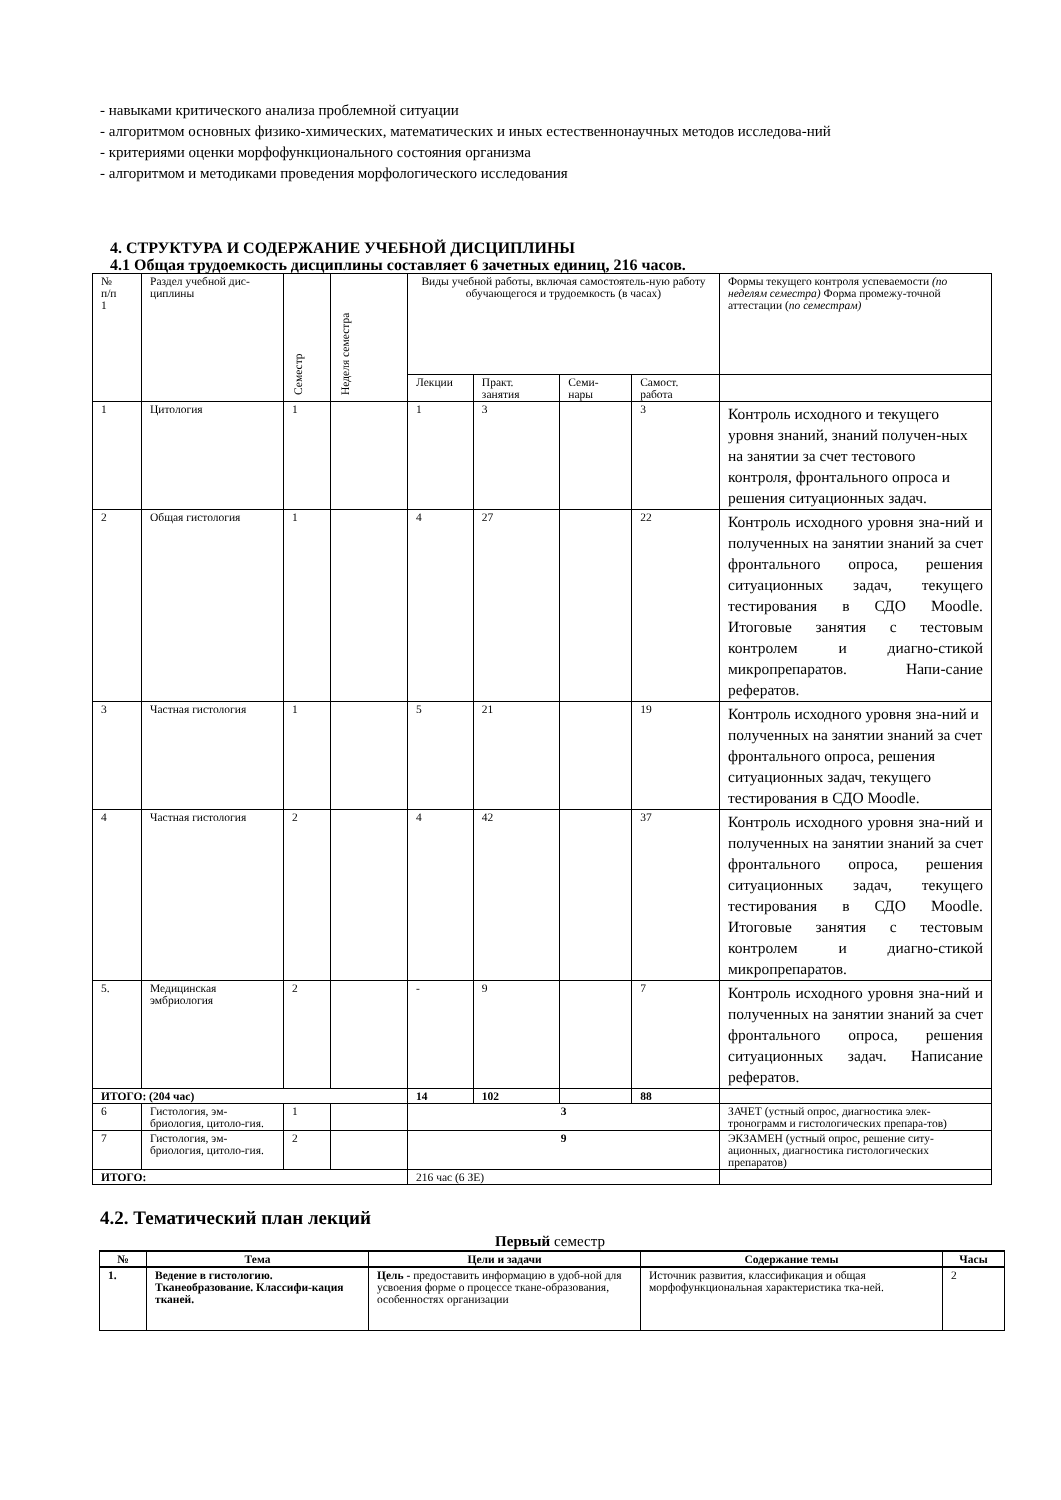- навыками критического анализа проблемной ситуации
- алгоритмом основных физико-химических, математических и иных естественнонаучных методов исследова-ний
- критериями оценки морфофункционального состояния организма
- алгоритмом и методиками проведения морфологического исследования
4. СТРУКТУРА И СОДЕРЖАНИЕ УЧЕБНОЙ ДИСЦИПЛИНЫ
4.1 Общая трудоемкость дисциплины составляет 6 зачетных единиц, 216 часов.
| № п/п 1 | Раздел учебной дис-циплины | Семестр | Неделя семестра | Виды учебной работы, включая самостоятель-ную работу обучающегося и трудоемкость (в часах) | | | | Формы текущего контроля успеваемости (по неделям семестра) Форма промежу-точной аттестации ( по семестрам) |
| | | | | Лекции | Практ. занятия | Семи-нары | Самост. работа | |
| 1 | Цитология | 1 | | 1 | 3 | | 3 | Контроль исходного и текущего уровня знаний, знаний получен-ных на занятии за счет тестового контроля, фронтального опроса и решения ситуационных задач. |
| 2 | Общая гистология | 1 | | 4 | 27 | | 22 | Контроль исходного уровня зна-ний и полученных на занятии знаний за счет фронтального опроса, решения ситуационных задач, текущего тестирования в СДО Moodle. Итоговые занятия с тестовым контролем и диагно-стикой микропрепаратов. Напи-сание рефератов. |
| 3 | Частная гистология | 1 | | 5 | 21 | | 19 | Контроль исходного уровня зна-ний и полученных на занятии знаний за счет фронтального опроса, решения ситуационных задач, текущего тестирования в СДО Moodle. |
| 4 | Частная гистология | 2 | | 4 | 42 | | 37 | Контроль исходного уровня зна-ний и полученных на занятии знаний за счет фронтального опроса, решения ситуационных задач, текущего тестирования в СДО Moodle. Итоговые занятия с тестовым контролем и диагно-стикой микропрепаратов. |
| 5. | Медицинская эмбриология | 2 | | - | 9 | | 7 | Контроль исходного уровня зна-ний и полученных на занятии знаний за счет фронтального опроса, решения ситуационных задач. Написание рефератов. |
| ИТОГО: (204 час) | | | | 14 | 102 | | 88 | |
| 6 | Гистология, эм-бриология, цитоло-гия. | 1 | | 3 | | | | ЗАЧЕТ (устный опрос, диагностика элек-тронограмм и гистологических препара-тов) |
| 7 | Гистология, эм-бриология, цитоло-гия. | 2 | | 9 | | | | ЭКЗАМЕН (устный опрос, решение ситу-ационных, диагностика гистологических препаратов) |
| ИТОГО: | | | | 216 час (6 ЗЕ) | | | | |
4.2. Тематический план лекций
Первый семестр
| № | Тема | Цели и задачи | Содержание темы | Часы |
| --- | --- | --- | --- | --- |
| 1. | Ведение в гистологию. Тканеобразование. Классифи-кация тканей. | Цель - предоставить информацию в удоб-ной для усвоения форме о процессе ткане-образования, особенностях организации | Источник развития, классификация и общая морфофункциональная характеристика тка-ней. | 2 |